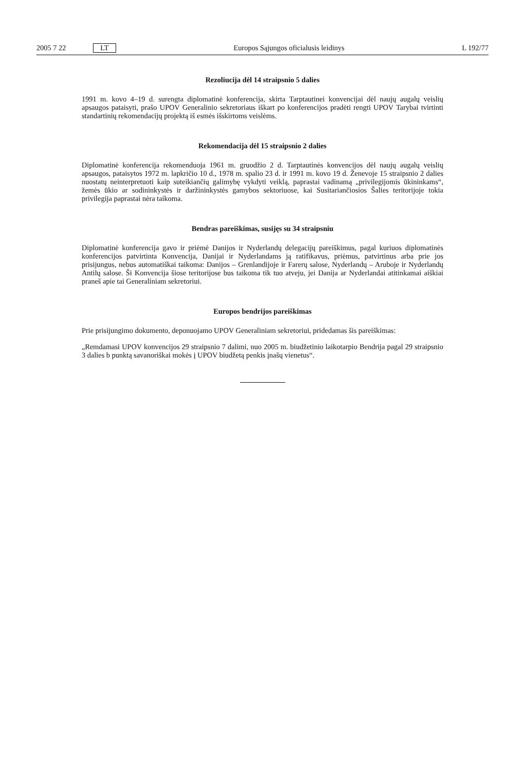2005 7 22 LT Europos Sąjungos oficialusis leidinys L 192/77
Rezoliucija dėl 14 straipsnio 5 dalies
1991 m. kovo 4–19 d. surengta diplomatinė konferencija, skirta Tarptautinei konvencijai dėl naujų augalų veislių apsaugos pataisyti, prašo UPOV Generalinio sekretoriaus iškart po konferencijos pradėti rengti UPOV Tarybai tvirtinti standartinių rekomendacijų projektą iš esmės išskirtoms veislėms.
Rekomendacija dėl 15 straipsnio 2 dalies
Diplomatinė konferencija rekomenduoja 1961 m. gruodžio 2 d. Tarptautinės konvencijos dėl naujų augalų veislių apsaugos, pataisytos 1972 m. lapkričio 10 d., 1978 m. spalio 23 d. ir 1991 m. kovo 19 d. Ženevoje 15 straipsnio 2 dalies nuostatų neinterpretuoti kaip suteikiančių galimybę vykdyti veiklą, paprastai vadinamą „privilegijomis ūkininkams“, žemės ūkio ar sodininkystės ir daržininkystės gamybos sektoriuose, kai Susitariančiosios Šalies teritorijoje tokia privilegija paprastai nėra taikoma.
Bendras pareiškimas, susijęs su 34 straipsniu
Diplomatinė konferencija gavo ir priėmė Danijos ir Nyderlandų delegacijų pareiškimus, pagal kuriuos diplomatinės konferencijos patvirtinta Konvencija, Danijai ir Nyderlandams ją ratifikavus, priėmus, patvirtinus arba prie jos prisijungus, nebus automatiškai taikoma: Danijos – Grenlandijoje ir Farerų salose, Nyderlandų – Aruboje ir Nyderlandų Antilų salose. Ši Konvencija šiose teritorijose bus taikoma tik tuo atveju, jei Danija ar Nyderlandai atitinkamai aiškiai praneš apie tai Generaliniam sekretoriui.
Europos bendrijos pareiškimas
Prie prisijungimo dokumento, deponuojamo UPOV Generaliniam sekretoriui, pridedamas šis pareiškimas:
„Remdamasi UPOV konvencijos 29 straipsnio 7 dalimi, nuo 2005 m. biudžetinio laikotarpio Bendrija pagal 29 straipsnio 3 dalies b punktą savanoriškai mokės į UPOV biudžetą penkis įnašų vienetus“.